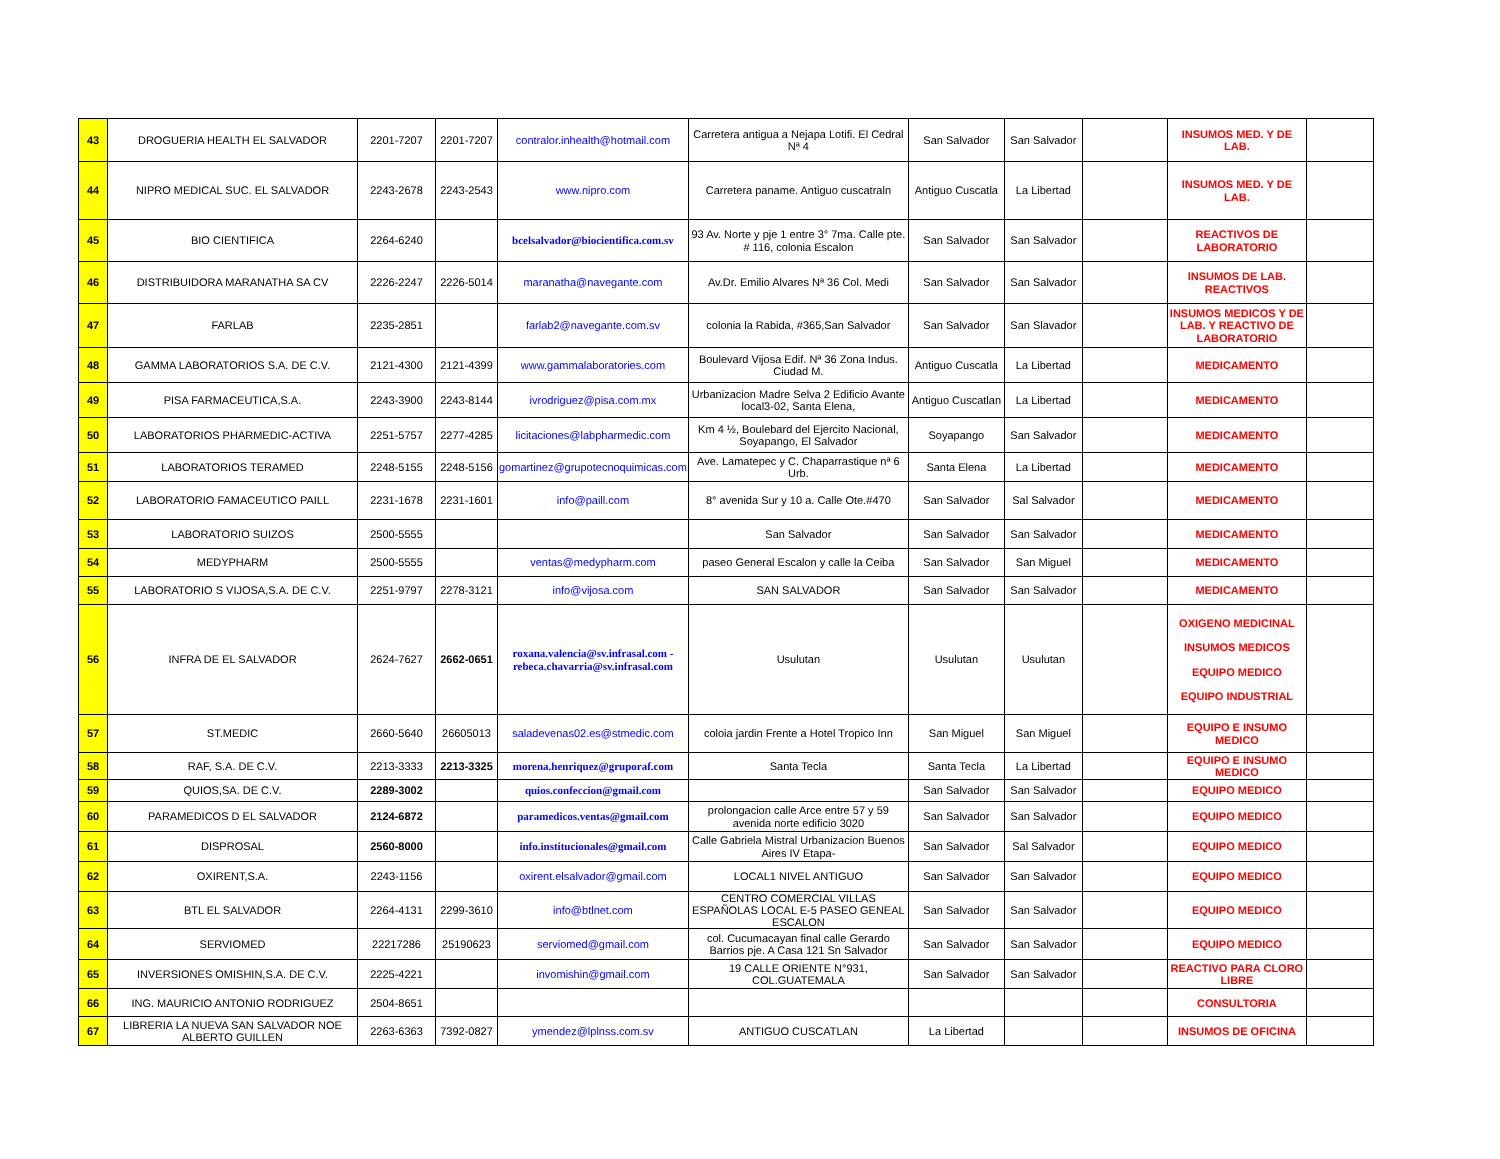| 43 | DROGUERIA HEALTH EL SALVADOR | 2201-7207 | 2201-7207 | contralor.inhealth@hotmail.com | Carretera antigua a Nejapa Lotifi. El Cedral Nª 4 | San Salvador | San Salvador | | INSUMOS MED. Y DE LAB. | |
| 44 | NIPRO MEDICAL SUC. EL SALVADOR | 2243-2678 | 2243-2543 | www.nipro.com | Carretera paname. Antiguo cuscatraln | Antiguo Cuscatla | La Libertad | | INSUMOS MED. Y DE LAB. | |
| 45 | BIO CIENTIFICA | 2264-6240 | | bcelsalvador@biocientifica.com.sv | 93 Av. Norte y pje 1 entre 3° 7ma. Calle pte. # 116, colonia Escalon | San Salvador | San Salvador | | REACTIVOS DE LABORATORIO | |
| 46 | DISTRIBUIDORA MARANATHA SA CV | 2226-2247 | 2226-5014 | maranatha@navegante.com | Av.Dr. Emilio Alvares Nª 36 Col. Medi | San Salvador | San Salvador | | INSUMOS DE LAB. REACTIVOS | |
| 47 | FARLAB | 2235-2851 | | farlab2@navegante.com.sv | colonia la Rabida, #365,San Salvador | San Salvador | San Slavador | | INSUMOS MEDICOS Y DE LAB. Y REACTIVO DE LABORATORIO | |
| 48 | GAMMA LABORATORIOS S.A. DE C.V. | 2121-4300 | 2121-4399 | www.gammalaboratories.com | Boulevard Vijosa Edif. Nª 36 Zona Indus. Ciudad M. | Antiguo Cuscatla | La Libertad | | MEDICAMENTO | |
| 49 | PISA FARMACEUTICA,S.A. | 2243-3900 | 2243-8144 | ivrodriguez@pisa.com.mx | Urbanizacion Madre Selva 2 Edificio Avante local3-02, Santa Elena, | Antiguo Cuscatlan | La Libertad | | MEDICAMENTO | |
| 50 | LABORATORIOS PHARMEDIC-ACTIVA | 2251-5757 | 2277-4285 | licitaciones@labpharmedic.com | Km 4 ½, Boulebard del Ejercito Nacional, Soyapango, El Salvador | Soyapango | San Salvador | | MEDICAMENTO | |
| 51 | LABORATORIOS TERAMED | 2248-5155 | 2248-5156 | gomartinez@grupotecnoquimicas.com | Ave. Lamatepec y C. Chaparrastique nª 6 Urb. | Santa Elena | La Libertad | | MEDICAMENTO | |
| 52 | LABORATORIO FAMACEUTICO PAILL | 2231-1678 | 2231-1601 | info@paill.com | 8° avenida Sur y 10 a. Calle Ote.#470 | San Salvador | Sal Salvador | | MEDICAMENTO | |
| 53 | LABORATORIO SUIZOS | 2500-5555 | | | San Salvador | San Salvador | San Salvador | | MEDICAMENTO | |
| 54 | MEDYPHARM | 2500-5555 | | ventas@medypharm.com | paseo General Escalon y calle la Ceiba | San Salvador | San Miguel | | MEDICAMENTO | |
| 55 | LABORATORIO S VIJOSA,S.A. DE C.V. | 2251-9797 | 2278-3121 | info@vijosa.com | SAN SALVADOR | San Salvador | San Salvador | | MEDICAMENTO | |
| 56 | INFRA DE EL SALVADOR | 2624-7627 | 2662-0651 | roxana.valencia@sv.infrasal.com -rebeca.chavarria@sv.infrasal.com | Usulutan | Usulutan | Usulutan | | OXIGENO MEDICINAL INSUMOS MEDICOS EQUIPO MEDICO EQUIPO INDUSTRIAL | |
| 57 | ST.MEDIC | 2660-5640 | 26605013 | saladevenas02.es@stmedic.com | coloia jardin Frente a Hotel Tropico Inn | San Miguel | San Miguel | | EQUIPO E INSUMO MEDICO | |
| 58 | RAF, S.A. DE C.V. | 2213-3333 | 2213-3325 | morena.henriquez@gruporaf.com | Santa Tecla | Santa Tecla | La Libertad | | EQUIPO E INSUMO MEDICO | |
| 59 | QUIOS,SA. DE C.V. | 2289-3002 | | quios.confeccion@gmail.com | | San Salvador | San Salvador | | EQUIPO MEDICO | |
| 60 | PARAMEDICOS D EL SALVADOR | 2124-6872 | | paramedicos.ventas@gmail.com | prolongacion calle Arce entre 57 y 59 avenida norte edificio 3020 | San Salvador | San Salvador | | EQUIPO MEDICO | |
| 61 | DISPROSAL | 2560-8000 | | info.institucionales@gmail.com | Calle Gabriela Mistral Urbanizacion Buenos Aires IV Etapa- | San Salvador | Sal Salvador | | EQUIPO MEDICO | |
| 62 | OXIRENT,S.A. | 2243-1156 | | oxirent.elsalvador@gmail.com | LOCAL1 NIVEL ANTIGUO | San Salvador | San Salvador | | EQUIPO MEDICO | |
| 63 | BTL EL SALVADOR | 2264-4131 | 2299-3610 | info@btlnet.com | CENTRO COMERCIAL VILLAS ESPAÑOLAS LOCAL E-5 PASEO GENEAL ESCALON | San Salvador | San Salvador | | EQUIPO MEDICO | |
| 64 | SERVIOMED | 22217286 | 25190623 | serviomed@gmail.com | col. Cucumacayan final calle Gerardo Barrios pje. A Casa 121 Sn Salvador | San Salvador | San Salvador | | EQUIPO MEDICO | |
| 65 | INVERSIONES OMISHIN,S.A. DE C.V. | 2225-4221 | | invomishin@gmail.com | 19 CALLE ORIENTE N°931, COL.GUATEMALA | San Salvador | San Salvador | | REACTIVO PARA CLORO LIBRE | |
| 66 | ING. MAURICIO ANTONIO RODRIGUEZ | 2504-8651 | | | | | | | CONSULTORIA | |
| 67 | LIBRERIA LA NUEVA SAN SALVADOR NOE ALBERTO GUILLEN | 2263-6363 | 7392-0827 | ymendez@lplnss.com.sv | ANTIGUO CUSCATLAN | La Libertad | | | INSUMOS DE OFICINA | |